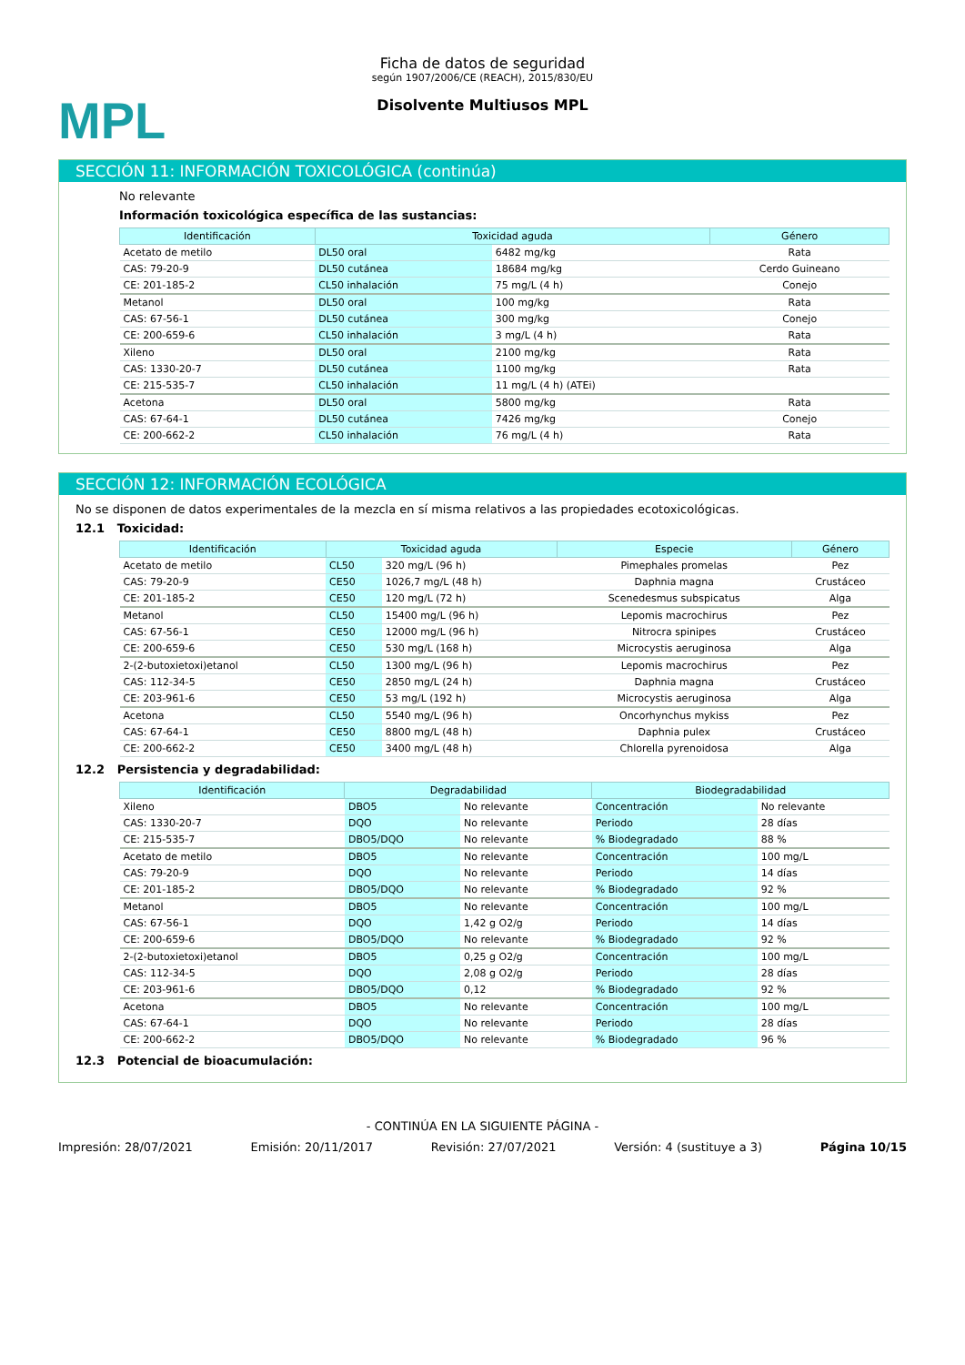MPL
Ficha de datos de seguridad
según 1907/2006/CE (REACH), 2015/830/EU
Disolvente Multiusos MPL
SECCIÓN 11: INFORMACIÓN TOXICOLÓGICA (continúa)
No relevante
Información toxicológica específica de las sustancias:
| Identificación | Toxicidad aguda | | Género |
| --- | --- | --- | --- |
| Acetato de metilo | DL50 oral | 6482 mg/kg | Rata |
| CAS: 79-20-9 | DL50 cutánea | 18684 mg/kg | Cerdo Guineano |
| CE: 201-185-2 | CL50 inhalación | 75 mg/L (4 h) | Conejo |
| Metanol | DL50 oral | 100 mg/kg | Rata |
| CAS: 67-56-1 | DL50 cutánea | 300 mg/kg | Conejo |
| CE: 200-659-6 | CL50 inhalación | 3 mg/L (4 h) | Rata |
| Xileno | DL50 oral | 2100 mg/kg | Rata |
| CAS: 1330-20-7 | DL50 cutánea | 1100 mg/kg | Rata |
| CE: 215-535-7 | CL50 inhalación | 11 mg/L (4 h) (ATEi) | |
| Acetona | DL50 oral | 5800 mg/kg | Rata |
| CAS: 67-64-1 | DL50 cutánea | 7426 mg/kg | Conejo |
| CE: 200-662-2 | CL50 inhalación | 76 mg/L (4 h) | Rata |
SECCIÓN 12: INFORMACIÓN ECOLÓGICA
No se disponen de datos experimentales de la mezcla en sí misma relativos a las propiedades ecotoxicológicas.
12.1 Toxicidad:
| Identificación | Toxicidad aguda | | Especie | Género |
| --- | --- | --- | --- | --- |
| Acetato de metilo | CL50 | 320 mg/L (96 h) | Pimephales promelas | Pez |
| CAS: 79-20-9 | CE50 | 1026,7 mg/L (48 h) | Daphnia magna | Crustáceo |
| CE: 201-185-2 | CE50 | 120 mg/L (72 h) | Scenedesmus subspicatus | Alga |
| Metanol | CL50 | 15400 mg/L (96 h) | Lepomis macrochirus | Pez |
| CAS: 67-56-1 | CE50 | 12000 mg/L (96 h) | Nitrocra spinipes | Crustáceo |
| CE: 200-659-6 | CE50 | 530 mg/L (168 h) | Microcystis aeruginosa | Alga |
| 2-(2-butoxietoxi)etanol | CL50 | 1300 mg/L (96 h) | Lepomis macrochirus | Pez |
| CAS: 112-34-5 | CE50 | 2850 mg/L (24 h) | Daphnia magna | Crustáceo |
| CE: 203-961-6 | CE50 | 53 mg/L (192 h) | Microcystis aeruginosa | Alga |
| Acetona | CL50 | 5540 mg/L (96 h) | Oncorhynchus mykiss | Pez |
| CAS: 67-64-1 | CE50 | 8800 mg/L (48 h) | Daphnia pulex | Crustáceo |
| CE: 200-662-2 | CE50 | 3400 mg/L (48 h) | Chlorella pyrenoidosa | Alga |
12.2 Persistencia y degradabilidad:
| Identificación | Degradabilidad | | Biodegradabilidad | |
| --- | --- | --- | --- | --- |
| Xileno | DBO5 | No relevante | Concentración | No relevante |
| CAS: 1330-20-7 | DQO | No relevante | Periodo | 28 días |
| CE: 215-535-7 | DBO5/DQO | No relevante | % Biodegradado | 88 % |
| Acetato de metilo | DBO5 | No relevante | Concentración | 100 mg/L |
| CAS: 79-20-9 | DQO | No relevante | Periodo | 14 días |
| CE: 201-185-2 | DBO5/DQO | No relevante | % Biodegradado | 92 % |
| Metanol | DBO5 | No relevante | Concentración | 100 mg/L |
| CAS: 67-56-1 | DQO | 1,42 g O2/g | Periodo | 14 días |
| CE: 200-659-6 | DBO5/DQO | No relevante | % Biodegradado | 92 % |
| 2-(2-butoxietoxi)etanol | DBO5 | 0,25 g O2/g | Concentración | 100 mg/L |
| CAS: 112-34-5 | DQO | 2,08 g O2/g | Periodo | 28 días |
| CE: 203-961-6 | DBO5/DQO | 0,12 | % Biodegradado | 92 % |
| Acetona | DBO5 | No relevante | Concentración | 100 mg/L |
| CAS: 67-64-1 | DQO | No relevante | Periodo | 28 días |
| CE: 200-662-2 | DBO5/DQO | No relevante | % Biodegradado | 96 % |
12.3 Potencial de bioacumulación:
- CONTINÚA EN LA SIGUIENTE PÁGINA -
Impresión: 28/07/2021 Emisión: 20/11/2017 Revisión: 27/07/2021 Versión: 4 (sustituye a 3) Página 10/15